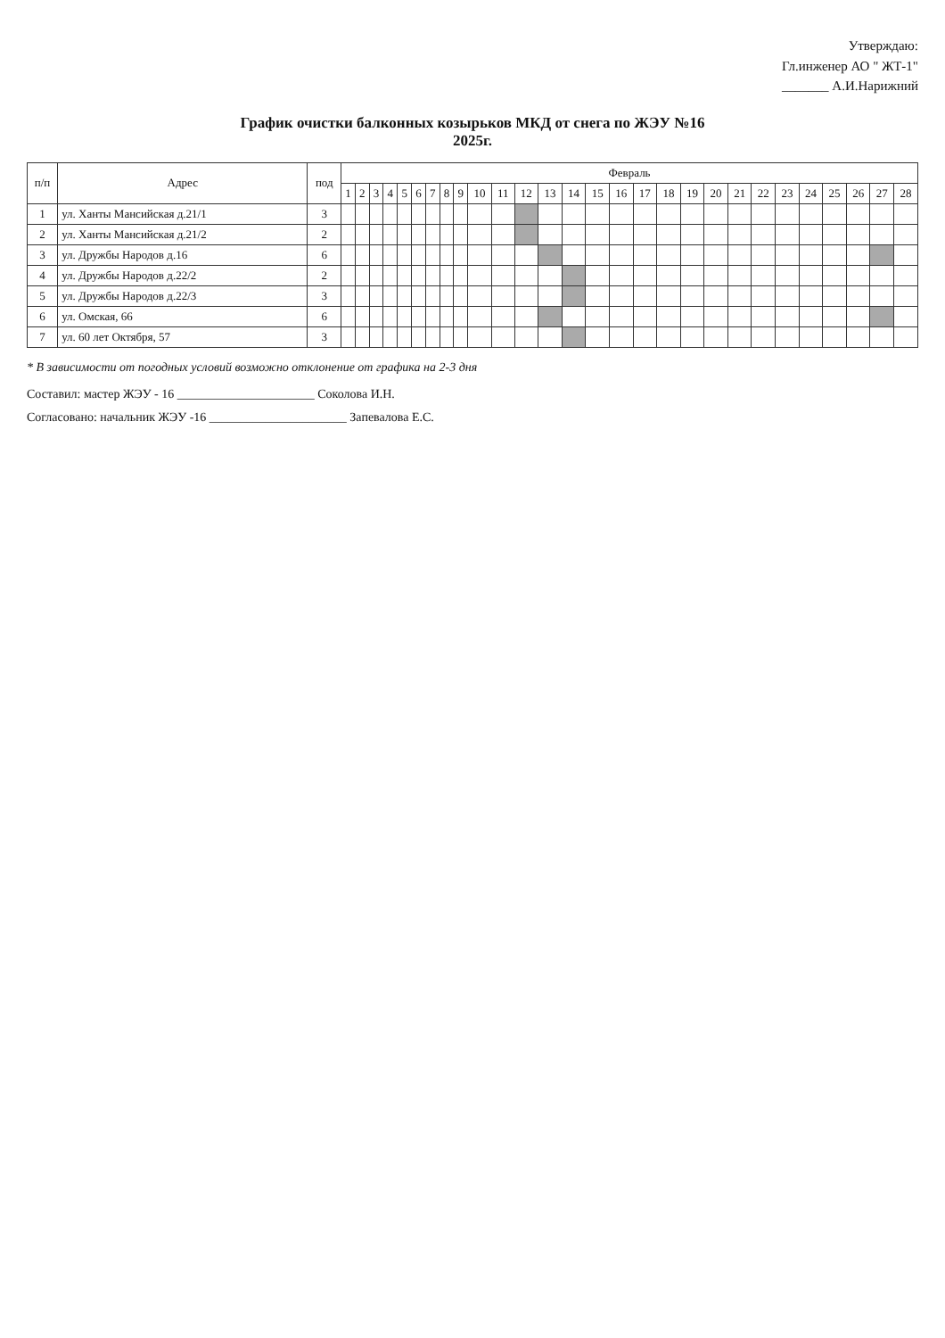Утверждаю:
Гл.инженер АО " ЖТ-1"
_______ А.И.Нарижний
График очистки балконных козырьков МКД от снега по ЖЭУ №16
2025г.
| п/п | Адрес | под | Февраль | | | | | | | | | | | | | | | | | | | | | | | | | | | |
| --- | --- | --- | --- | --- | --- | --- | --- | --- | --- | --- | --- | --- | --- | --- | --- | --- | --- | --- | --- | --- | --- | --- | --- | --- | --- | --- | --- | --- | --- | --- |
| | | | 1 | 2 | 3 | 4 | 5 | 6 | 7 | 8 | 9 | 10 | 11 | 12 | 13 | 14 | 15 | 16 | 17 | 18 | 19 | 20 | 21 | 22 | 23 | 24 | 25 | 26 | 27 | 28 |
| 1 | ул. Ханты Мансийская д.21/1 | 3 | | | | | | | | | | | | | | | | | | | | | | | | | | | | |
| 2 | ул. Ханты Мансийская д.21/2 | 2 | | | | | | | | | | | | | | | | | | | | | | | | | | | | |
| 3 | ул. Дружбы Народов д.16 | 6 | | | | | | | | | | | | | | | | | | | | | | | | | | | | |
| 4 | ул. Дружбы Народов д.22/2 | 2 | | | | | | | | | | | | | | | | | | | | | | | | | | | | |
| 5 | ул. Дружбы Народов д.22/3 | 3 | | | | | | | | | | | | | | | | | | | | | | | | | | | | |
| 6 | ул. Омская, 66 | 6 | | | | | | | | | | | | | | | | | | | | | | | | | | | | |
| 7 | ул. 60 лет Октября, 57 | 3 | | | | | | | | | | | | | | | | | | | | | | | | | | | | |
* В зависимости от погодных условий возможно отклонение от графика на 2-3 дня
Составил: мастер ЖЭУ - 16 ______________________ Соколова И.Н.
Согласовано: начальник ЖЭУ -16 ______________________ Запевалова Е.С.